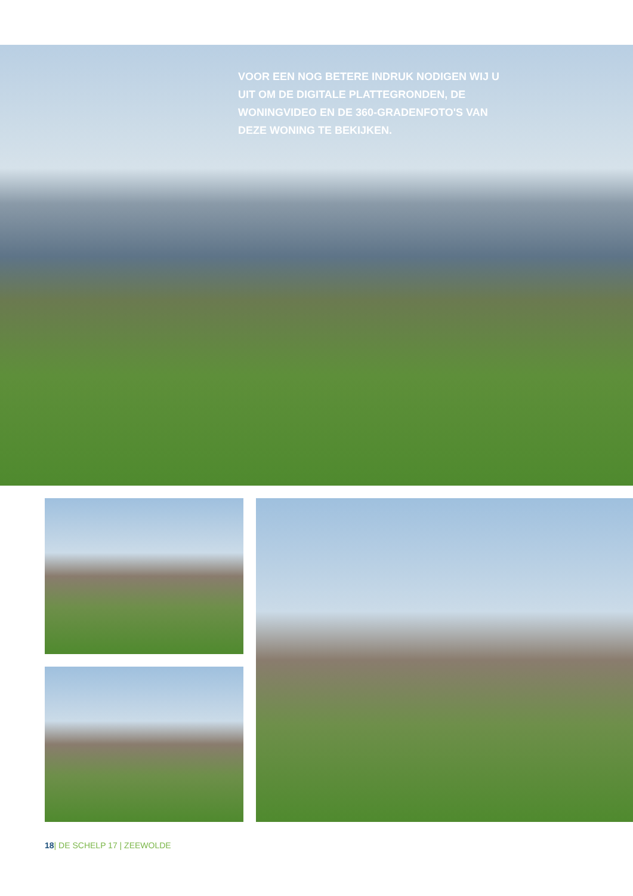VOOR EEN NOG BETERE INDRUK NODIGEN WIJ U UIT OM DE DIGITALE PLATTEGRONDEN, DE WONINGVIDEO EN DE 360-GRADENFOTO'S VAN DEZE WONING TE BEKIJKEN.
18| DE SCHELP 17 | ZEEWOLDE